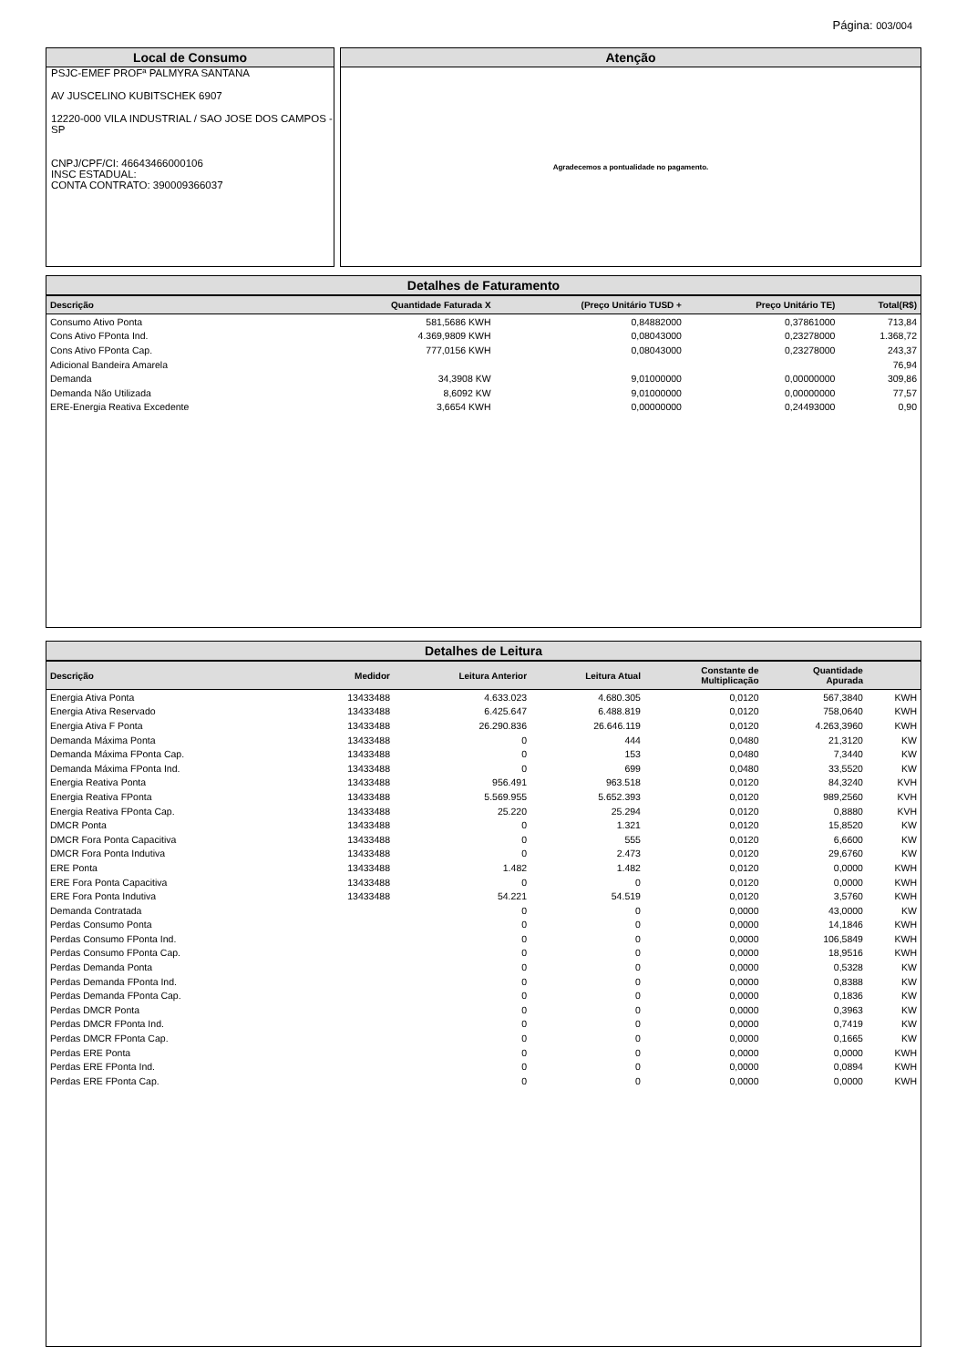Página: 003/004
Local de Consumo
PSJC-EMEF PROFª PALMYRA SANTANA
AV JUSCELINO KUBITSCHEK 6907
12220-000 VILA INDUSTRIAL / SAO JOSE DOS CAMPOS - SP
CNPJ/CPF/CI: 46643466000106
INSC ESTADUAL:
CONTA CONTRATO: 390009366037
Atenção
Agradecemos a pontualidade no pagamento.
Detalhes de Faturamento
| Descrição | Quantidade Faturada X | (Preço Unitário TUSD + | Preço Unitário TE) | Total(R$) |
| --- | --- | --- | --- | --- |
| Consumo Ativo Ponta | 581,5686 KWH | 0,84882000 | 0,37861000 | 713,84 |
| Cons Ativo FPonta Ind. | 4.369,9809 KWH | 0,08043000 | 0,23278000 | 1.368,72 |
| Cons Ativo FPonta Cap. | 777,0156 KWH | 0,08043000 | 0,23278000 | 243,37 |
| Adicional Bandeira Amarela | | | | 76,94 |
| Demanda | 34,3908 KW | 9,01000000 | 0,00000000 | 309,86 |
| Demanda Não Utilizada | 8,6092 KW | 9,01000000 | 0,00000000 | 77,57 |
| ERE-Energia Reativa Excedente | 3,6654 KWH | 0,00000000 | 0,24493000 | 0,90 |
Detalhes de Leitura
| Descrição | Medidor | Leitura Anterior | Leitura Atual | Constante de Multiplicação | Quantidade Apurada | |
| --- | --- | --- | --- | --- | --- | --- |
| Energia Ativa Ponta | 13433488 | 4.633.023 | 4.680.305 | 0,0120 | 567,3840 | KWH |
| Energia Ativa Reservado | 13433488 | 6.425.647 | 6.488.819 | 0,0120 | 758,0640 | KWH |
| Energia Ativa F Ponta | 13433488 | 26.290.836 | 26.646.119 | 0,0120 | 4.263,3960 | KWH |
| Demanda Máxima Ponta | 13433488 | 0 | 444 | 0,0480 | 21,3120 | KW |
| Demanda Máxima FPonta Cap. | 13433488 | 0 | 153 | 0,0480 | 7,3440 | KW |
| Demanda Máxima FPonta Ind. | 13433488 | 0 | 699 | 0,0480 | 33,5520 | KW |
| Energia Reativa Ponta | 13433488 | 956.491 | 963.518 | 0,0120 | 84,3240 | KVH |
| Energia Reativa FPonta | 13433488 | 5.569.955 | 5.652.393 | 0,0120 | 989,2560 | KVH |
| Energia Reativa FPonta Cap. | 13433488 | 25.220 | 25.294 | 0,0120 | 0,8880 | KVH |
| DMCR Ponta | 13433488 | 0 | 1.321 | 0,0120 | 15,8520 | KW |
| DMCR Fora Ponta Capacitiva | 13433488 | 0 | 555 | 0,0120 | 6,6600 | KW |
| DMCR Fora Ponta Indutiva | 13433488 | 0 | 2.473 | 0,0120 | 29,6760 | KW |
| ERE Ponta | 13433488 | 1.482 | 1.482 | 0,0120 | 0,0000 | KWH |
| ERE Fora Ponta Capacitiva | 13433488 | 0 | 0 | 0,0120 | 0,0000 | KWH |
| ERE Fora Ponta Indutiva | 13433488 | 54.221 | 54.519 | 0,0120 | 3,5760 | KWH |
| Demanda Contratada | | 0 | 0 | 0,0000 | 43,0000 | KW |
| Perdas Consumo Ponta | | 0 | 0 | 0,0000 | 14,1846 | KWH |
| Perdas Consumo FPonta Ind. | | 0 | 0 | 0,0000 | 106,5849 | KWH |
| Perdas Consumo FPonta Cap. | | 0 | 0 | 0,0000 | 18,9516 | KWH |
| Perdas Demanda Ponta | | 0 | 0 | 0,0000 | 0,5328 | KW |
| Perdas Demanda FPonta Ind. | | 0 | 0 | 0,0000 | 0,8388 | KW |
| Perdas Demanda FPonta Cap. | | 0 | 0 | 0,0000 | 0,1836 | KW |
| Perdas DMCR Ponta | | 0 | 0 | 0,0000 | 0,3963 | KW |
| Perdas DMCR FPonta Ind. | | 0 | 0 | 0,0000 | 0,7419 | KW |
| Perdas DMCR FPonta Cap. | | 0 | 0 | 0,0000 | 0,1665 | KW |
| Perdas ERE Ponta | | 0 | 0 | 0,0000 | 0,0000 | KWH |
| Perdas ERE FPonta Ind. | | 0 | 0 | 0,0000 | 0,0894 | KWH |
| Perdas ERE FPonta Cap. | | 0 | 0 | 0,0000 | 0,0000 | KWH |